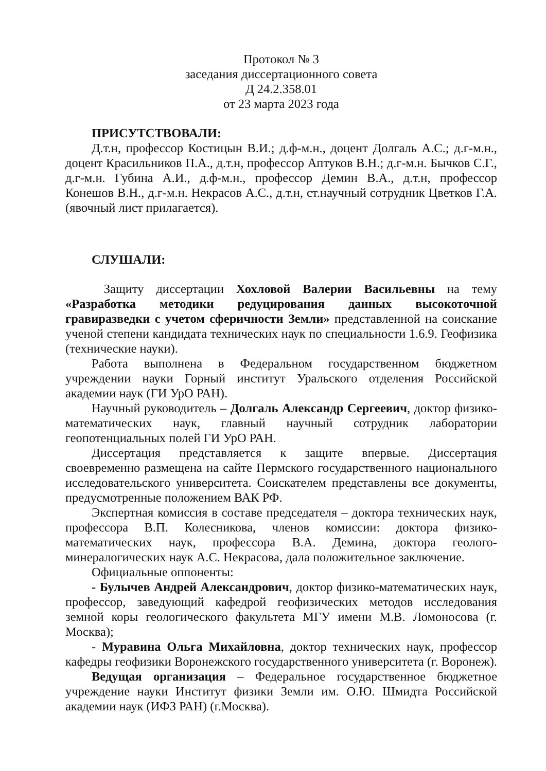Протокол № 3
заседания диссертационного совета
Д 24.2.358.01
от 23 марта 2023 года
ПРИСУТСТВОВАЛИ:
Д.т.н, профессор Костицын В.И.; д.ф-м.н., доцент Долгаль А.С.; д.г-м.н., доцент Красильников П.А., д.т.н, профессор Аптуков В.Н.; д.г-м.н. Бычков С.Г., д.г-м.н. Губина А.И., д.ф-м.н., профессор Демин В.А., д.т.н, профессор Конешов В.Н., д.г-м.н. Некрасов А.С., д.т.н, ст.научный сотрудник Цветков Г.А. (явочный лист прилагается).
СЛУШАЛИ:
Защиту диссертации Хохловой Валерии Васильевны на тему «Разработка методики редуцирования данных высокоточной гравиразведки с учетом сферичности Земли» представленной на соискание ученой степени кандидата технических наук по специальности 1.6.9. Геофизика (технические науки).
Работа выполнена в Федеральном государственном бюджетном учреждении науки Горный институт Уральского отделения Российской академии наук (ГИ УрО РАН).
Научный руководитель – Долгаль Александр Сергеевич, доктор физико-математических наук, главный научный сотрудник лаборатории геопотенциальных полей ГИ УрО РАН.
Диссертация представляется к защите впервые. Диссертация своевременно размещена на сайте Пермского государственного национального исследовательского университета. Соискателем представлены все документы, предусмотренные положением ВАК РФ.
Экспертная комиссия в составе председателя – доктора технических наук, профессора В.П. Колесникова, членов комиссии: доктора физико-математических наук, профессора В.А. Демина, доктора геолого-минералогических наук А.С. Некрасова, дала положительное заключение.
Официальные оппоненты:
- Булычев Андрей Александрович, доктор физико-математических наук, профессор, заведующий кафедрой геофизических методов исследования земной коры геологического факультета МГУ имени М.В. Ломоносова (г. Москва);
- Муравина Ольга Михайловна, доктор технических наук, профессор кафедры геофизики Воронежского государственного университета (г. Воронеж).
Ведущая организация – Федеральное государственное бюджетное учреждение науки Институт физики Земли им. О.Ю. Шмидта Российской академии наук (ИФЗ РАН) (г.Москва).